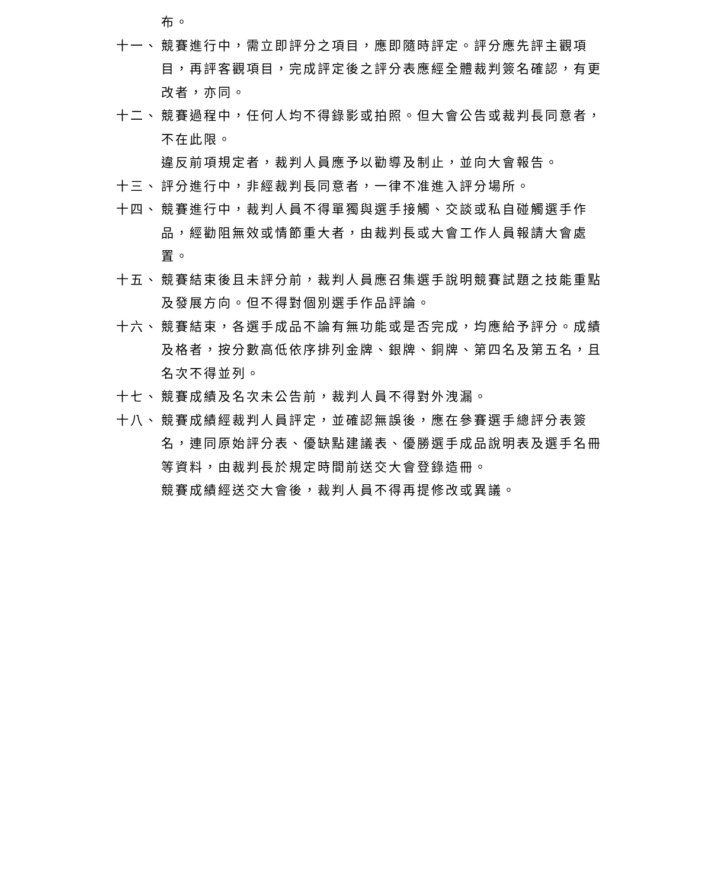布。
十一、 競賽進行中，需立即評分之項目，應即隨時評定。評分應先評主觀項目，再評客觀項目，完成評定後之評分表應經全體裁判簽名確認，有更改者，亦同。
十二、 競賽過程中，任何人均不得錄影或拍照。但大會公告或裁判長同意者，不在此限。
違反前項規定者，裁判人員應予以勸導及制止，並向大會報告。
十三、 評分進行中，非經裁判長同意者，一律不准進入評分場所。
十四、 競賽進行中，裁判人員不得單獨與選手接觸、交談或私自碰觸選手作品，經勸阻無效或情節重大者，由裁判長或大會工作人員報請大會處置。
十五、 競賽結束後且未評分前，裁判人員應召集選手說明競賽試題之技能重點及發展方向。但不得對個別選手作品評論。
十六、 競賽結束，各選手成品不論有無功能或是否完成，均應給予評分。成績及格者，按分數高低依序排列金牌、銀牌、銅牌、第四名及第五名，且名次不得並列。
十七、 競賽成績及名次未公告前，裁判人員不得對外洩漏。
十八、 競賽成績經裁判人員評定，並確認無誤後，應在參賽選手總評分表簽名，連同原始評分表、優缺點建議表、優勝選手成品說明表及選手名冊等資料，由裁判長於規定時間前送交大會登錄造冊。
競賽成績經送交大會後，裁判人員不得再提修改或異議。